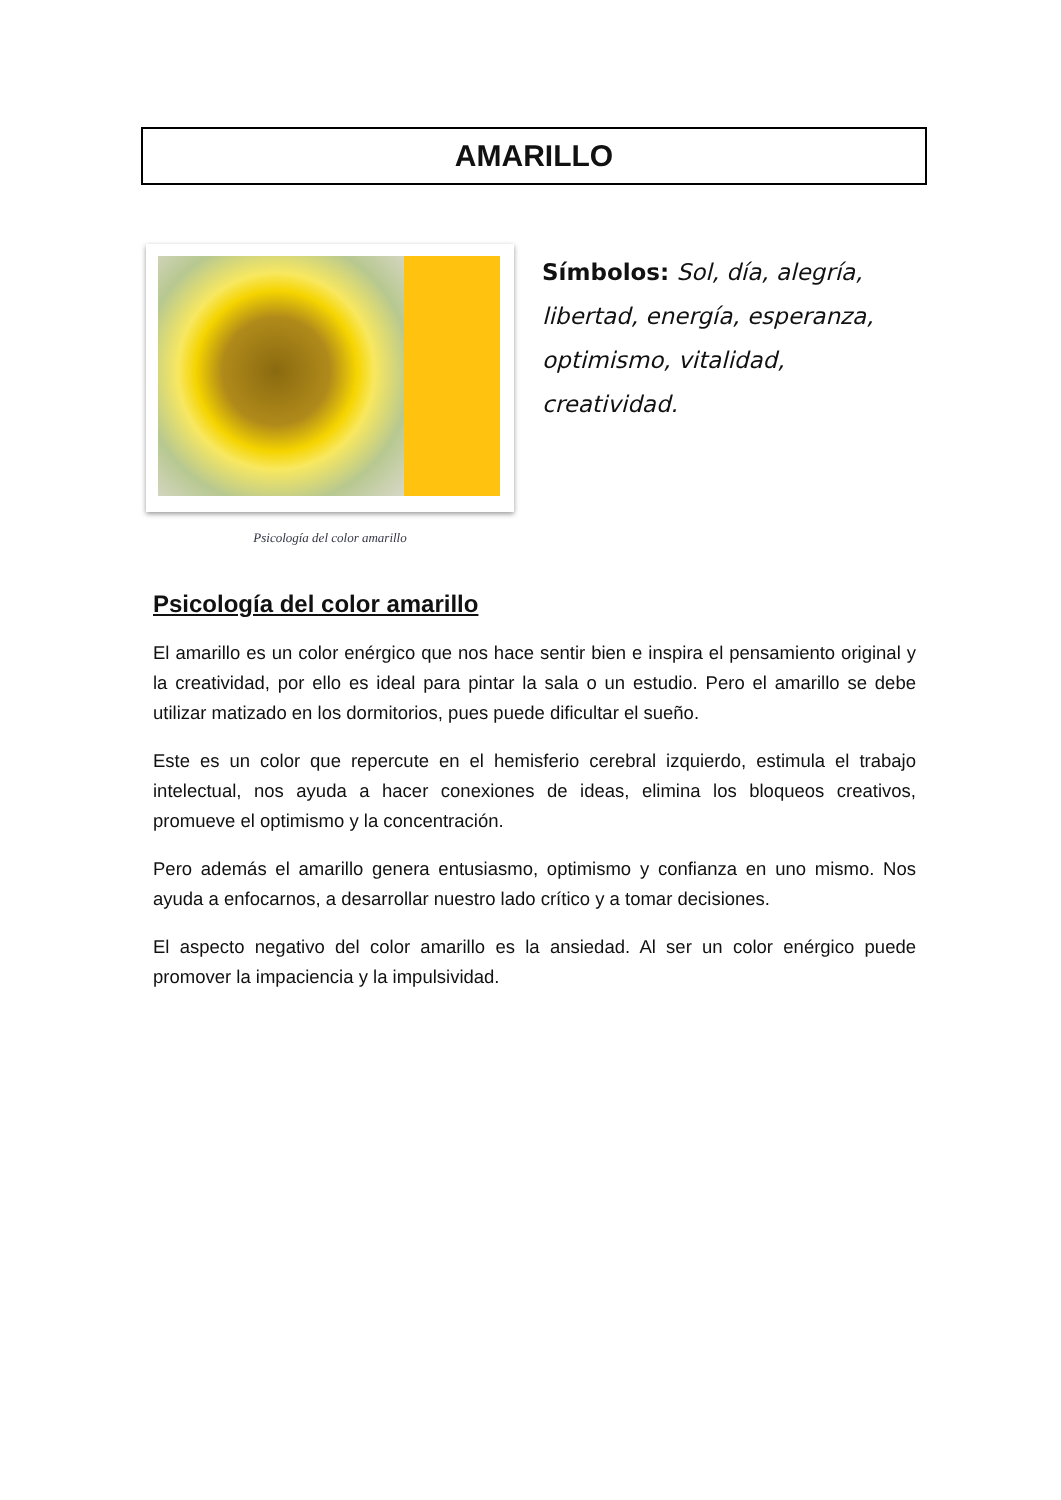AMARILLO
Psicología del color amarillo
Símbolos: Sol, día, alegría, libertad, energía, esperanza, optimismo, vitalidad, creatividad.
Psicología del color amarillo
El amarillo es un color enérgico que nos hace sentir bien e inspira el pensamiento original y la creatividad, por ello es ideal para pintar la sala o un estudio. Pero el amarillo se debe utilizar matizado en los dormitorios, pues puede dificultar el sueño.
Este es un color que repercute en el hemisferio cerebral izquierdo, estimula el trabajo intelectual, nos ayuda a hacer conexiones de ideas, elimina los bloqueos creativos, promueve el optimismo y la concentración.
Pero además el amarillo genera entusiasmo, optimismo y confianza en uno mismo. Nos ayuda a enfocarnos, a desarrollar nuestro lado crítico y a tomar decisiones.
El aspecto negativo del color amarillo es la ansiedad. Al ser un color enérgico puede promover la impaciencia y la impulsividad.